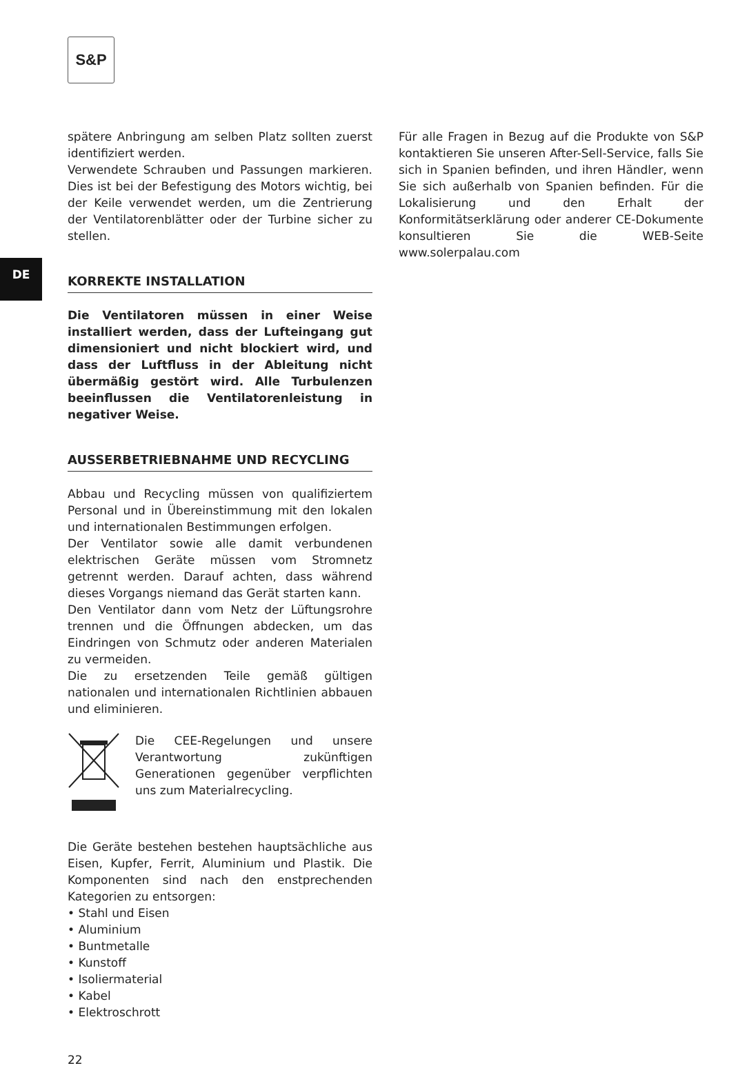S&P
DE
spätere Anbringung am selben Platz sollten zuerst identifiziert werden.
Verwendete Schrauben und Passungen markieren. Dies ist bei der Befestigung des Motors wichtig, bei der Keile verwendet werden, um die Zentrierung der Ventilatorenblätter oder der Turbine sicher zu stellen.
KORREKTE INSTALLATION
Die Ventilatoren müssen in einer Weise installiert werden, dass der Lufteingang gut dimensioniert und nicht blockiert wird, und dass der Luftfluss in der Ableitung nicht übermäßig gestört wird. Alle Turbulenzen beeinflussen die Ventilatorenleistung in negativer Weise.
AUSSERBETRIEBNAHME UND RECYCLING
Abbau und Recycling müssen von qualifiziertem Personal und in Übereinstimmung mit den lokalen und internationalen Bestimmungen erfolgen.
Der Ventilator sowie alle damit verbundenen elektrischen Geräte müssen vom Stromnetz getrennt werden. Darauf achten, dass während dieses Vorgangs niemand das Gerät starten kann.
Den Ventilator dann vom Netz der Lüftungsrohre trennen und die Öffnungen abdecken, um das Eindringen von Schmutz oder anderen Materialen zu vermeiden.
Die zu ersetzenden Teile gemäß gültigen nationalen und internationalen Richtlinien abbauen und eliminieren.
Die CEE-Regelungen und unsere Verantwortung zukünftigen Generationen gegenüber verpflichten uns zum Materialrecycling.
Die Geräte bestehen bestehen hauptsächliche aus Eisen, Kupfer, Ferrit, Aluminium und Plastik. Die Komponenten sind nach den enstprechenden Kategorien zu entsorgen:
• Stahl und Eisen
• Aluminium
• Buntmetalle
• Kunstoff
• Isoliermaterial
• Kabel
• Elektroschrott
Für alle Fragen in Bezug auf die Produkte von S&P kontaktieren Sie unseren After-Sell-Service, falls Sie sich in Spanien befinden, und ihren Händler, wenn Sie sich außerhalb von Spanien befinden. Für die Lokalisierung und den Erhalt der Konformitätserklärung oder anderer CE-Dokumente konsultieren Sie die WEB-Seite www.solerpalau.com
22